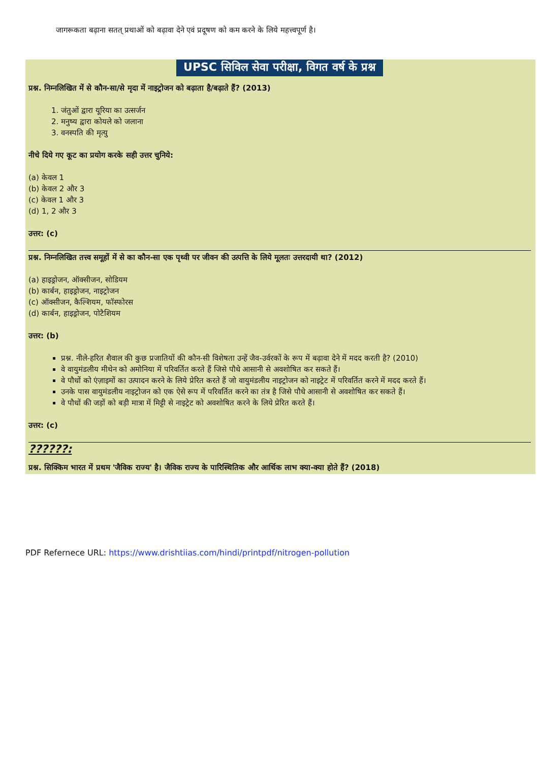जागरूकता बढ़ाना सतत् प्रथाओं को बढ़ावा देने एवं प्रदूषण को कम करने के लिये महत्त्वपूर्ण है।
UPSC सिविल सेवा परीक्षा, विगत वर्ष के प्रश्न
प्रश्न. निम्नलिखित में से कौन-सा/से मृदा में नाइट्रोजन को बढ़ाता है/बढ़ाते हैं? (2013)
1. जंतुओं द्वारा यूरिया का उत्सर्जन
2. मनुष्य द्वारा कोयले को जलाना
3. वनस्पति की मृत्यु
नीचे दिये गए कूट का प्रयोग करके सही उत्तर चुनिये:
(a) केवल 1
(b) केवल 2 और 3
(c) केवल 1 और 3
(d) 1, 2 और 3
उत्तर: (c)
प्रश्न. निम्नलिखित तत्त्व समूहों में से का कौन-सा एक पृथ्वी पर जीवन की उत्पत्ति के लिये मूलतः उत्तरदायी था? (2012)
(a) हाइड्रोजन, ऑक्सीजन, सोडियम
(b) कार्बन, हाइड्रोजन, नाइट्रोजन
(c) ऑक्सीजन, कैल्शियम, फॉस्फोरस
(d) कार्बन, हाइड्रोजन, पोटैशियम
उत्तर: (b)
प्रश्न. नीले-हरित शैवाल की कुछ प्रजातियों की कौन-सी विशेषता उन्हें जैव-उर्वरकों के रूप में बढ़ावा देने में मदद करती है? (2010)
वे वायुमंडलीय मीथेन को अमोनिया में परिवर्तित करते हैं जिसे पौधे आसानी से अवशोषित कर सकते हैं।
वे पौधों को एंज़ाइमों का उत्पादन करने के लिये प्रेरित करते हैं जो वायुमंडलीय नाइट्रोजन को नाइट्रेट में परिवर्तित करने में मदद करते हैं।
उनके पास वायुमंडलीय नाइट्रोजन को एक ऐसे रूप में परिवर्तित करने का तंत्र है जिसे पौधे आसानी से अवशोषित कर सकते हैं।
वे पौधों की जड़ों को बड़ी मात्रा में मिट्टी से नाइट्रेट को अवशोषित करने के लिये प्रेरित करते हैं।
उत्तर: (c)
??????:
प्रश्न. सिक्किम भारत में प्रथम 'जैविक राज्य' है। जैविक राज्य के पारिस्थितिक और आर्थिक लाभ क्या-क्या होते हैं? (2018)
PDF Refernece URL: https://www.drishtiias.com/hindi/printpdf/nitrogen-pollution